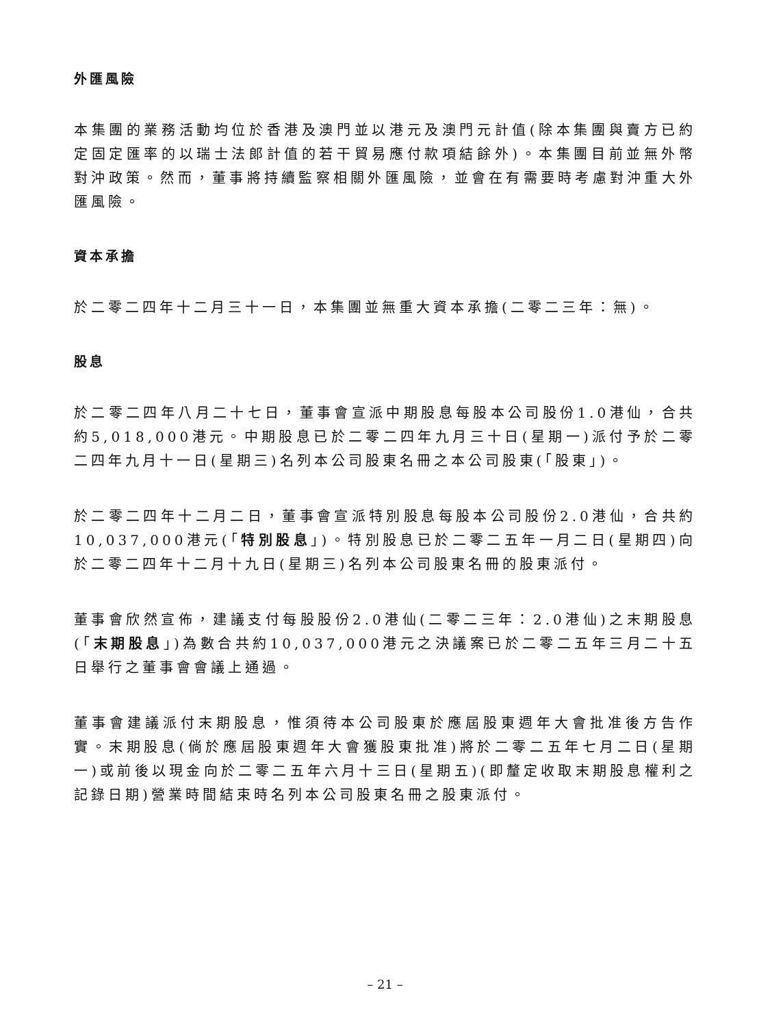外匯風險
本集團的業務活動均位於香港及澳門並以港元及澳門元計值(除本集團與賣方已約定固定匯率的以瑞士法郎計值的若干貿易應付款項結餘外)。本集團目前並無外幣對沖政策。然而，董事將持續監察相關外匯風險，並會在有需要時考慮對沖重大外匯風險。
資本承擔
於二零二四年十二月三十一日，本集團並無重大資本承擔(二零二三年：無)。
股息
於二零二四年八月二十七日，董事會宣派中期股息每股本公司股份1.0港仙，合共約5,018,000港元。中期股息已於二零二四年九月三十日(星期一)派付予於二零二四年九月十一日(星期三)名列本公司股東名冊之本公司股東(「股東」)。
於二零二四年十二月二日，董事會宣派特別股息每股本公司股份2.0港仙，合共約10,037,000港元(「特別股息」)。特別股息已於二零二五年一月二日(星期四)向於二零二四年十二月十九日(星期三)名列本公司股東名冊的股東派付。
董事會欣然宣佈，建議支付每股股份2.0港仙(二零二三年：2.0港仙)之末期股息(「末期股息」)為數合共約10,037,000港元之決議案已於二零二五年三月二十五日舉行之董事會會議上通過。
董事會建議派付末期股息，惟須待本公司股東於應屆股東週年大會批准後方告作實。末期股息(倘於應屆股東週年大會獲股東批准)將於二零二五年七月二日(星期一)或前後以現金向於二零二五年六月十三日(星期五)(即釐定收取末期股息權利之記錄日期)營業時間結束時名列本公司股東名冊之股東派付。
– 21 –